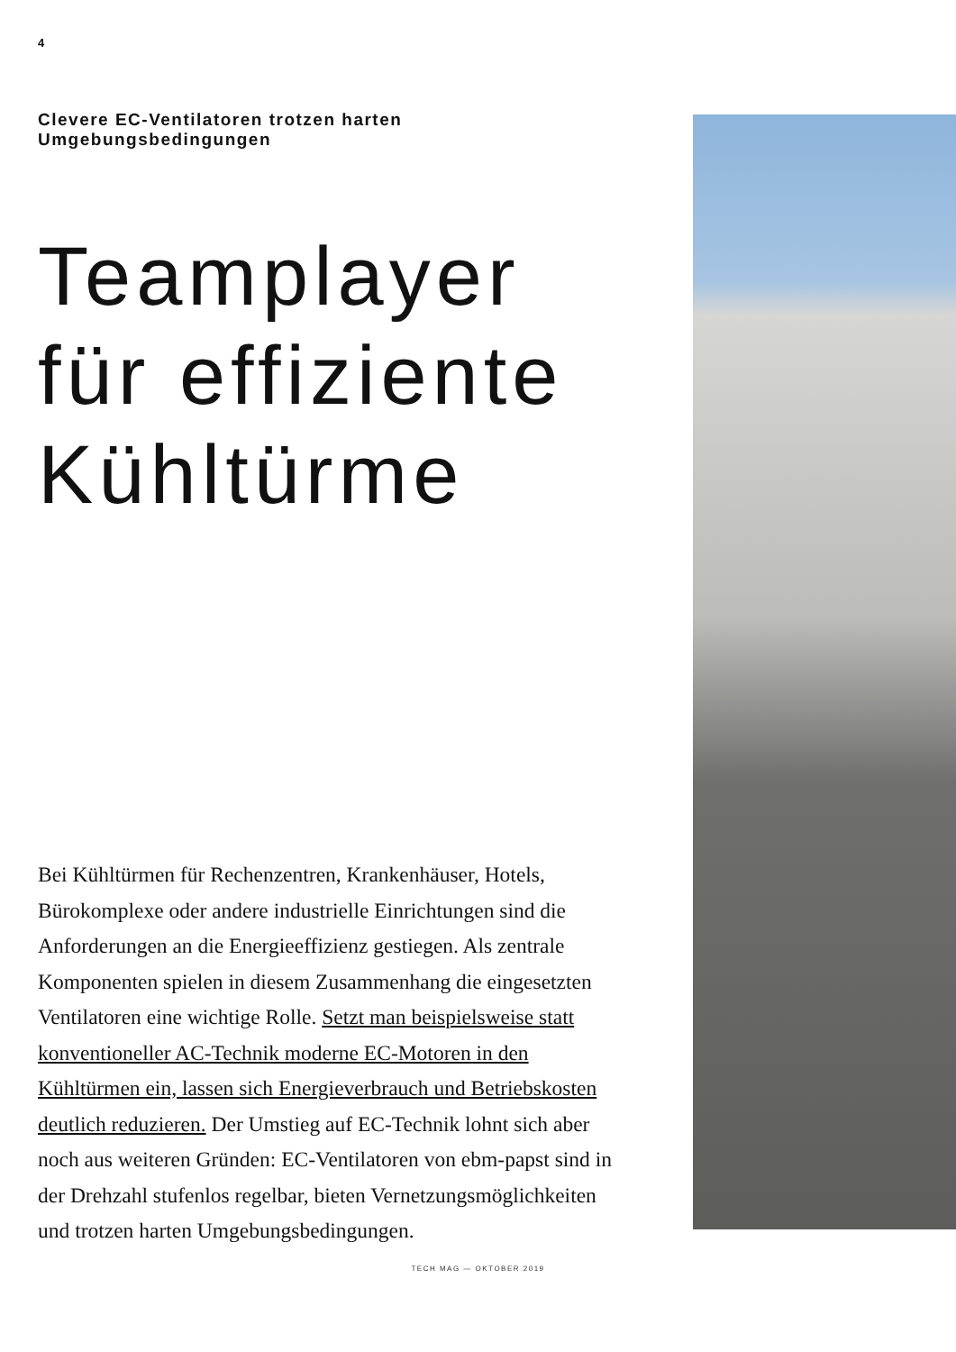4
Clevere EC-Ventilatoren trotzen harten Umgebungsbedingungen
Teamplayer
für effiziente
Kühltürme
Bei Kühltürmen für Rechenzentren, Krankenhäuser, Hotels, Bürokomplexe oder andere industrielle Einrichtungen sind die Anforderungen an die Energieeffizienz gestiegen. Als zentrale Komponenten spielen in diesem Zusammenhang die eingesetzten Ventilatoren eine wichtige Rolle. Setzt man beispielsweise statt konventioneller AC-Technik moderne EC-Motoren in den Kühltürmen ein, lassen sich Energieverbrauch und Betriebskosten deutlich reduzieren. Der Umstieg auf EC-Technik lohnt sich aber noch aus weiteren Gründen: EC-Ventilatoren von ebm-papst sind in der Drehzahl stufenlos regelbar, bieten Vernetzungsmöglichkeiten und trotzen harten Umgebungsbedingungen.
TECH MAG — OKTOBER 2019